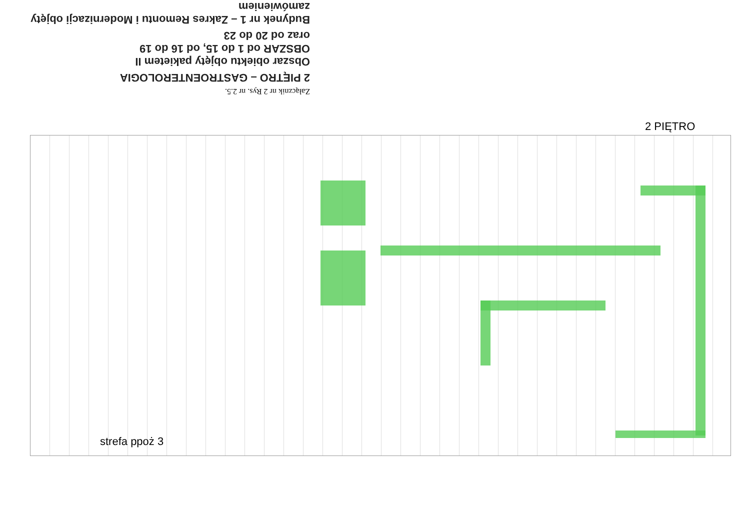Załącznik nr 2 Rys. nr 2.5.
2 PIĘTRO – GASTROENTEROLOGIA
Obszar obiektu objęty pakietem II
OBSZAR od 1 do 15, od 16 do 19
oraz od 20 do 23
Budynek nr 1 – Zakres Remontu i Modernizacji objęty zamówieniem
2 PIĘTRO
strefa ppoż 3